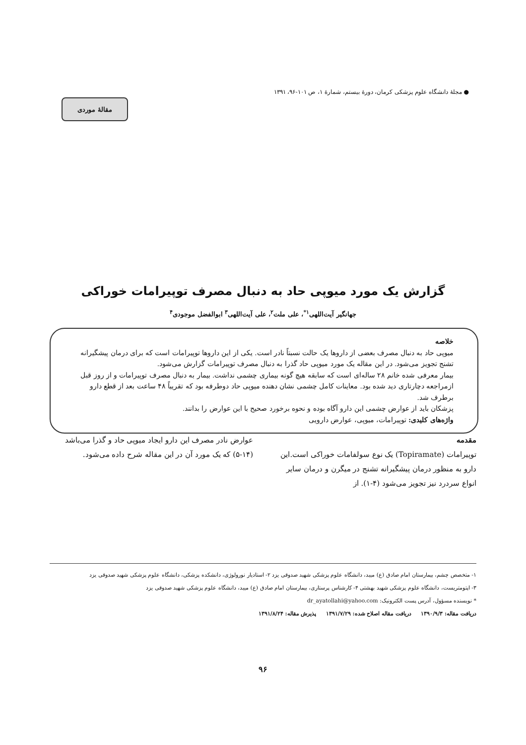● مجلهٔ دانشگاه علوم پزشکی کرمان، دورهٔ بیستم، شمارهٔ ۱، ص ۱۰۱-۹۶، ۱۳۹۱
مقالهٔ موردی
گزارش یک مورد میوپی حاد به دنبال مصرف توپیرامات خوراکی
جهانگیر آیت‌اللهی<sup>۱*</sup>، علی ملت<sup>۲</sup>، علی آیت‌اللهی<sup>۳</sup> ابوالفضل موجودی<sup>۴</sup>
خلاصه
میوپی حاد به دنبال مصرف بعضی از داروها یک حالت نسبتاً نادر است. یکی از این داروها توپیرامات است که برای درمان پیشگیرانه تشنج تجویز می‌شود. در این مقاله یک مورد میوپی حاد گذرا به دنبال مصرف توپیرامات گزارش می‌شود.
بیمار معرفی شده خانم ۲۸ ساله‌ای است که سابقه هیچ گونه بیماری چشمی نداشت. بیمار به دنبال مصرف توپیرامات و از روز قبل ازمراجعه دچارتاری دید شده بود. معاینات کامل چشمی نشان دهنده میوپی حاد دوطرفه بود که تقریباً ۴۸ ساعت بعد از قطع دارو برطرف شد.
پزشکان باید از عوارض چشمی این دارو آگاه بوده و نحوه برخورد صحیح با این عوارض را بدانند.
واژه‌های کلیدی: توپیرامات، میوپی، عوارض دارویی
مقدمه
توپیرامات (Topiramate) یک نوع سولفامات خوراکی است.این دارو به منظور درمان پیشگیرانه تشنج در میگرن و درمان سایر انواع سردرد نیز تجویز می‌شود (۴-۱). از
عوارض نادر مصرف این دارو ایجاد میوپی حاد و گذرا می‌باشد (۱۴-۵) که یک مورد آن در این مقاله شرح داده می‌شود.
۱- متخصص چشم، بیمارستان امام صادق (ع) میبد، دانشگاه علوم پزشکی شهید صدوقی یزد ۲- استادیار نورولوژی، دانشکده پزشکی، دانشگاه علوم پزشکی شهید صدوقی یزد
۳- اپتومتریست، دانشگاه علوم پزشکی شهید بهشتی ۴- کارشناس پرستاری، بیمارستان امام صادق (ع) میبد، دانشگاه علوم پزشکی شهید صدوقی یزد
* نویسنده مسؤول، آدرس پست الکترونیک: dr_ayatollahi@yahoo.com
دریافت مقاله: ۱۳۹۰/۹/۳ دریافت مقاله اصلاح شده: ۱۳۹۱/۷/۲۹ پذیرش مقاله: ۱۳۹۱/۸/۲۴
۹۶